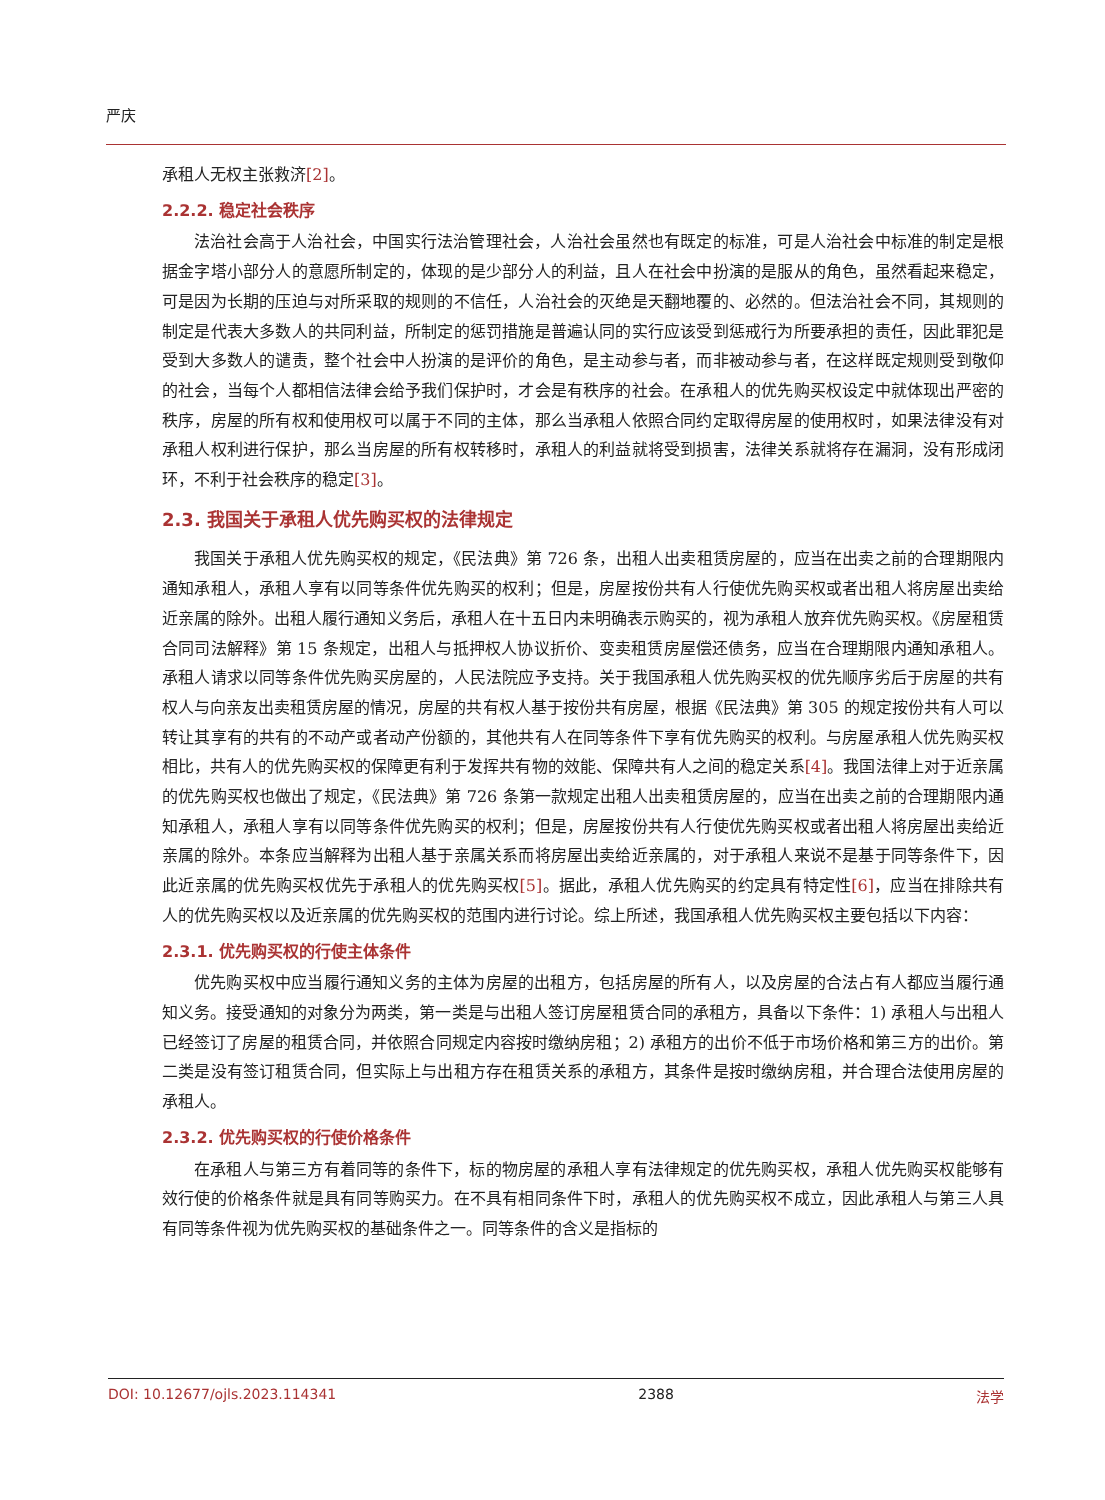严庆
承租人无权主张救济[2]。
2.2.2. 稳定社会秩序
法治社会高于人治社会，中国实行法治管理社会，人治社会虽然也有既定的标准，可是人治社会中标准的制定是根据金字塔小部分人的意愿所制定的，体现的是少部分人的利益，且人在社会中扮演的是服从的角色，虽然看起来稳定，可是因为长期的压迫与对所采取的规则的不信任，人治社会的灭绝是天翻地覆的、必然的。但法治社会不同，其规则的制定是代表大多数人的共同利益，所制定的惩罚措施是普遍认同的实行应该受到惩戒行为所要承担的责任，因此罪犯是受到大多数人的谴责，整个社会中人扮演的是评价的角色，是主动参与者，而非被动参与者，在这样既定规则受到敬仰的社会，当每个人都相信法律会给予我们保护时，才会是有秩序的社会。在承租人的优先购买权设定中就体现出严密的秩序，房屋的所有权和使用权可以属于不同的主体，那么当承租人依照合同约定取得房屋的使用权时，如果法律没有对承租人权利进行保护，那么当房屋的所有权转移时，承租人的利益就将受到损害，法律关系就将存在漏洞，没有形成闭环，不利于社会秩序的稳定[3]。
2.3. 我国关于承租人优先购买权的法律规定
我国关于承租人优先购买权的规定，《民法典》第 726 条，出租人出卖租赁房屋的，应当在出卖之前的合理期限内通知承租人，承租人享有以同等条件优先购买的权利；但是，房屋按份共有人行使优先购买权或者出租人将房屋出卖给近亲属的除外。出租人履行通知义务后，承租人在十五日内未明确表示购买的，视为承租人放弃优先购买权。《房屋租赁合同司法解释》第 15 条规定，出租人与抵押权人协议折价、变卖租赁房屋偿还债务，应当在合理期限内通知承租人。承租人请求以同等条件优先购买房屋的，人民法院应予支持。关于我国承租人优先购买权的优先顺序劣后于房屋的共有权人与向亲友出卖租赁房屋的情况，房屋的共有权人基于按份共有房屋，根据《民法典》第 305 的规定按份共有人可以转让其享有的共有的不动产或者动产份额的，其他共有人在同等条件下享有优先购买的权利。与房屋承租人优先购买权相比，共有人的优先购买权的保障更有利于发挥共有物的效能、保障共有人之间的稳定关系[4]。我国法律上对于近亲属的优先购买权也做出了规定，《民法典》第 726 条第一款规定出租人出卖租赁房屋的，应当在出卖之前的合理期限内通知承租人，承租人享有以同等条件优先购买的权利；但是，房屋按份共有人行使优先购买权或者出租人将房屋出卖给近亲属的除外。本条应当解释为出租人基于亲属关系而将房屋出卖给近亲属的，对于承租人来说不是基于同等条件下，因此近亲属的优先购买权优先于承租人的优先购买权[5]。据此，承租人优先购买的约定具有特定性[6]，应当在排除共有人的优先购买权以及近亲属的优先购买权的范围内进行讨论。综上所述，我国承租人优先购买权主要包括以下内容：
2.3.1. 优先购买权的行使主体条件
优先购买权中应当履行通知义务的主体为房屋的出租方，包括房屋的所有人，以及房屋的合法占有人都应当履行通知义务。接受通知的对象分为两类，第一类是与出租人签订房屋租赁合同的承租方，具备以下条件：1) 承租人与出租人已经签订了房屋的租赁合同，并依照合同规定内容按时缴纳房租；2) 承租方的出价不低于市场价格和第三方的出价。第二类是没有签订租赁合同，但实际上与出租方存在租赁关系的承租方，其条件是按时缴纳房租，并合理合法使用房屋的承租人。
2.3.2. 优先购买权的行使价格条件
在承租人与第三方有着同等的条件下，标的物房屋的承租人享有法律规定的优先购买权，承租人优先购买权能够有效行使的价格条件就是具有同等购买力。在不具有相同条件下时，承租人的优先购买权不成立，因此承租人与第三人具有同等条件视为优先购买权的基础条件之一。同等条件的含义是指标的
DOI: 10.12677/ojls.2023.114341 2388 法学